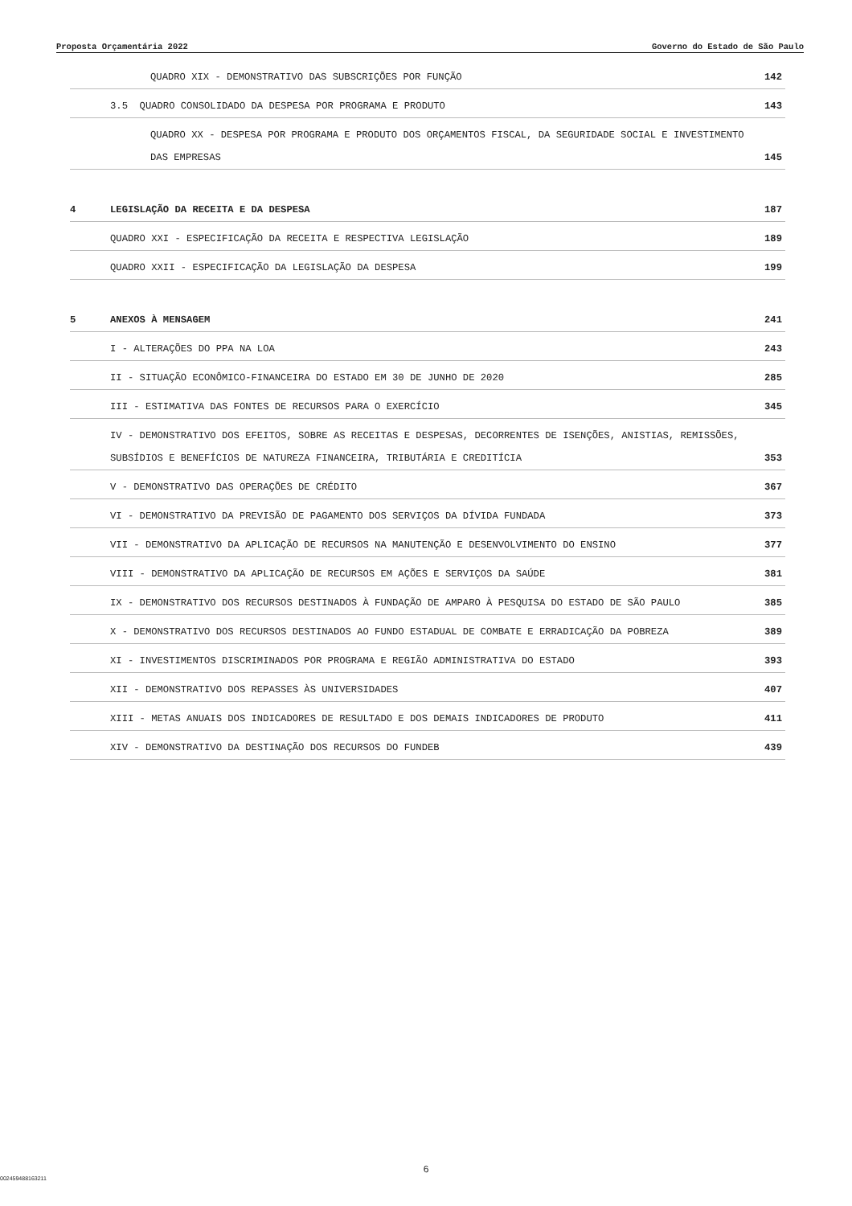Proposta Orçamentária 2022 Governo do Estado de São Paulo
QUADRO XIX - DEMONSTRATIVO DAS SUBSCRIÇÕES POR FUNÇÃO 142
3.5 QUADRO CONSOLIDADO DA DESPESA POR PROGRAMA E PRODUTO 143
QUADRO XX - DESPESA POR PROGRAMA E PRODUTO DOS ORÇAMENTOS FISCAL, DA SEGURIDADE SOCIAL E INVESTIMENTO DAS EMPRESAS 145
4 LEGISLAÇÃO DA RECEITA E DA DESPESA 187
QUADRO XXI - ESPECIFICAÇÃO DA RECEITA E RESPECTIVA LEGISLAÇÃO 189
QUADRO XXII - ESPECIFICAÇÃO DA LEGISLAÇÃO DA DESPESA 199
5 ANEXOS À MENSAGEM 241
I - ALTERAÇÕES DO PPA NA LOA 243
II - SITUAÇÃO ECONÔMICO-FINANCEIRA DO ESTADO EM 30 DE JUNHO DE 2020 285
III - ESTIMATIVA DAS FONTES DE RECURSOS PARA O EXERCÍCIO 345
IV - DEMONSTRATIVO DOS EFEITOS, SOBRE AS RECEITAS E DESPESAS, DECORRENTES DE ISENÇÕES, ANISTIAS, REMISSÕES, SUBSÍDIOS E BENEFÍCIOS DE NATUREZA FINANCEIRA, TRIBUTÁRIA E CREDITÍCIA 353
V - DEMONSTRATIVO DAS OPERAÇÕES DE CRÉDITO 367
VI - DEMONSTRATIVO DA PREVISÃO DE PAGAMENTO DOS SERVIÇOS DA DÍVIDA FUNDADA 373
VII - DEMONSTRATIVO DA APLICAÇÃO DE RECURSOS NA MANUTENÇÃO E DESENVOLVIMENTO DO ENSINO 377
VIII - DEMONSTRATIVO DA APLICAÇÃO DE RECURSOS EM AÇÕES E SERVIÇOS DA SAÚDE 381
IX - DEMONSTRATIVO DOS RECURSOS DESTINADOS À FUNDAÇÃO DE AMPARO À PESQUISA DO ESTADO DE SÃO PAULO 385
X - DEMONSTRATIVO DOS RECURSOS DESTINADOS AO FUNDO ESTADUAL DE COMBATE E ERRADICAÇÃO DA POBREZA 389
XI - INVESTIMENTOS DISCRIMINADOS POR PROGRAMA E REGIÃO ADMINISTRATIVA DO ESTADO 393
XII - DEMONSTRATIVO DOS REPASSES ÀS UNIVERSIDADES 407
XIII - METAS ANUAIS DOS INDICADORES DE RESULTADO E DOS DEMAIS INDICADORES DE PRODUTO 411
XIV - DEMONSTRATIVO DA DESTINAÇÃO DOS RECURSOS DO FUNDEB 439
6
002459488163211